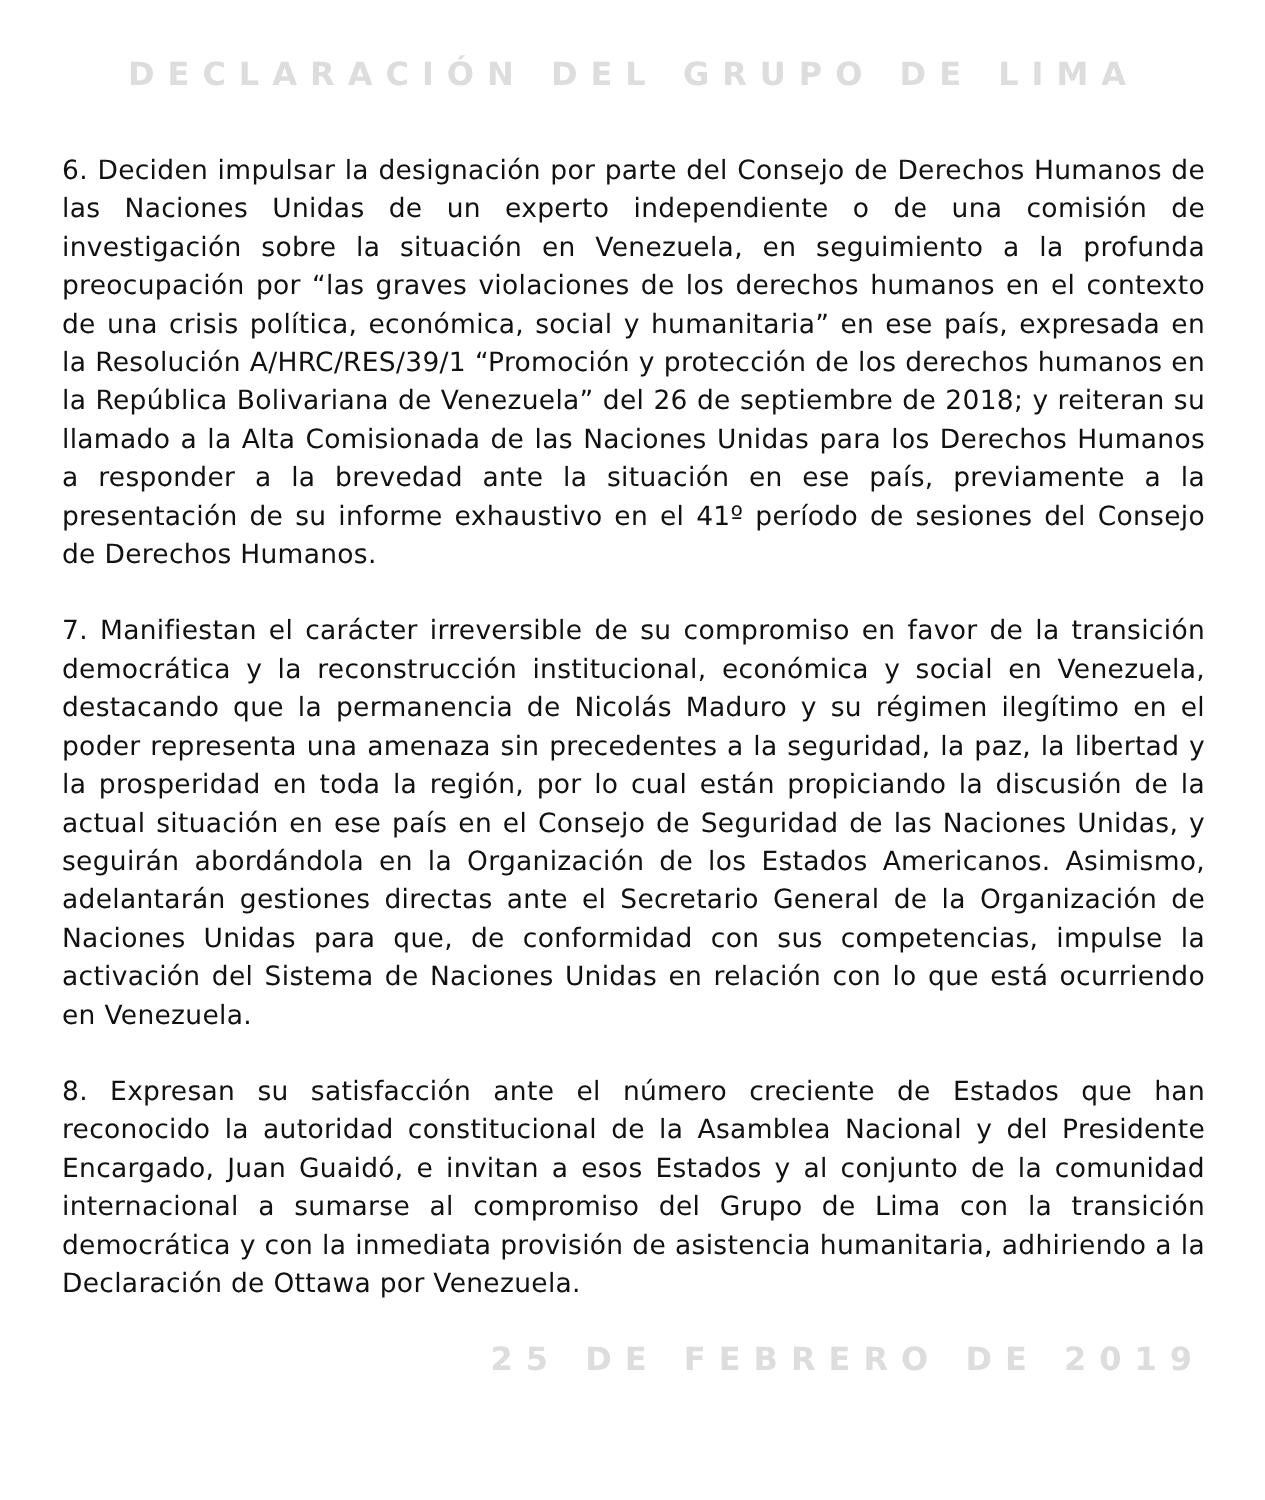DECLARACIÓN DEL GRUPO DE LIMA
6. Deciden impulsar la designación por parte del Consejo de Derechos Humanos de las Naciones Unidas de un experto independiente o de una comisión de investigación sobre la situación en Venezuela, en seguimiento a la profunda preocupación por “las graves violaciones de los derechos humanos en el contexto de una crisis política, económica, social y humanitaria” en ese país, expresada en la Resolución A/HRC/RES/39/1 “Promoción y protección de los derechos humanos en la República Bolivariana de Venezuela” del 26 de septiembre de 2018; y reiteran su llamado a la Alta Comisionada de las Naciones Unidas para los Derechos Humanos a responder a la brevedad ante la situación en ese país, previamente a la presentación de su informe exhaustivo en el 41º período de sesiones del Consejo de Derechos Humanos.
7. Manifiestan el carácter irreversible de su compromiso en favor de la transición democrática y la reconstrucción institucional, económica y social en Venezuela, destacando que la permanencia de Nicolás Maduro y su régimen ilegítimo en el poder representa una amenaza sin precedentes a la seguridad, la paz, la libertad y la prosperidad en toda la región, por lo cual están propiciando la discusión de la actual situación en ese país en el Consejo de Seguridad de las Naciones Unidas, y seguirán abordándola en la Organización de los Estados Americanos. Asimismo, adelantarán gestiones directas ante el Secretario General de la Organización de Naciones Unidas para que, de conformidad con sus competencias, impulse la activación del Sistema de Naciones Unidas en relación con lo que está ocurriendo en Venezuela.
8. Expresan su satisfacción ante el número creciente de Estados que han reconocido la autoridad constitucional de la Asamblea Nacional y del Presidente Encargado, Juan Guaidó, e invitan a esos Estados y al conjunto de la comunidad internacional a sumarse al compromiso del Grupo de Lima con la transición democrática y con la inmediata provisión de asistencia humanitaria, adhiriendo a la Declaración de Ottawa por Venezuela.
25 DE FEBRERO DE 2019